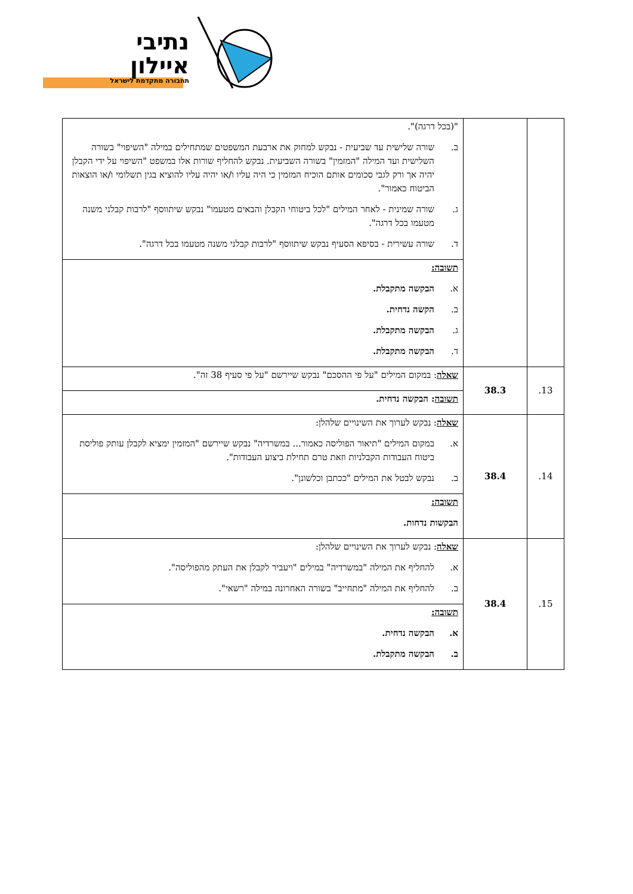נתיבי
איילון
תחבורה מתקדמת לישראל
| | | "(בכל דרגה)". ב. שורה שלישית עד שביעית - נבקש למחוק את ארבעת המשפטים שמתחילים במילה "השיפוי" בשורה השלישית ועד המילה "המזמין" בשורה השביעית. נבקש להחליף שורות אלו במשפט "השיפוי על ידי הקבלן יהיה אך ורק לגבי סכומים אותם הוכיח המזמין כי היה עליו ו/או יהיה עליו להוציא בגין תשלומי ו/או הוצאות הביטוח כאמור". ג. שורה שמינית - לאחר המילים "לכל ביטוחי הקבלן והבאים מטעמו" נבקש שיתווסף "לרבות קבלני משנה מטעמו בכל דרגה". ד. שורה עשירית - בסיפא הסעיף נבקש שיתווסף "לרבות קבלני משנה מטעמו בכל דרגה". |
| | | תשובה: א. הבקשה מתקבלת. ב. הקשה נדחית. ג. הבקשה מתקבלת. ד. הבקשה מתקבלת. |
| 13. | 38.3 | שאלה : במקום המילים "על פי ההסכם" נבקש שיירשם "על פי סעיף 38 זה". |
| | | תשובה : הבקשה נדחית. |
| 14. | 38.4 | שאלה : נבקש לערוך את השינויים שלהלן: א. במקום המילים "תיאור הפוליסה כאמור... במשרדיה" נבקש שיירשם "המזמין ימציא לקבלן עותק פוליסת ביטוח העבודות הקבלניות וזאת טרם תחילת ביצוע העבודות". ב. נבקש לבטל את המילים "ככתבן וכלשונן". |
| | | תשובה: הבקשות נדחות. |
| 15. | 38.4 | שאלה : נבקש לערוך את השינויים שלהלן: א. להחליף את המילה "במשרדיה" במילים "ויעביר לקבלן את העתק מהפוליסה". ב. להחליף את המילה "מתחייב" בשורה האחרונה במילה "רשאי". |
| | | תשובה: א. הבקשה נדחית. ב. הבקשה מתקבלת. |